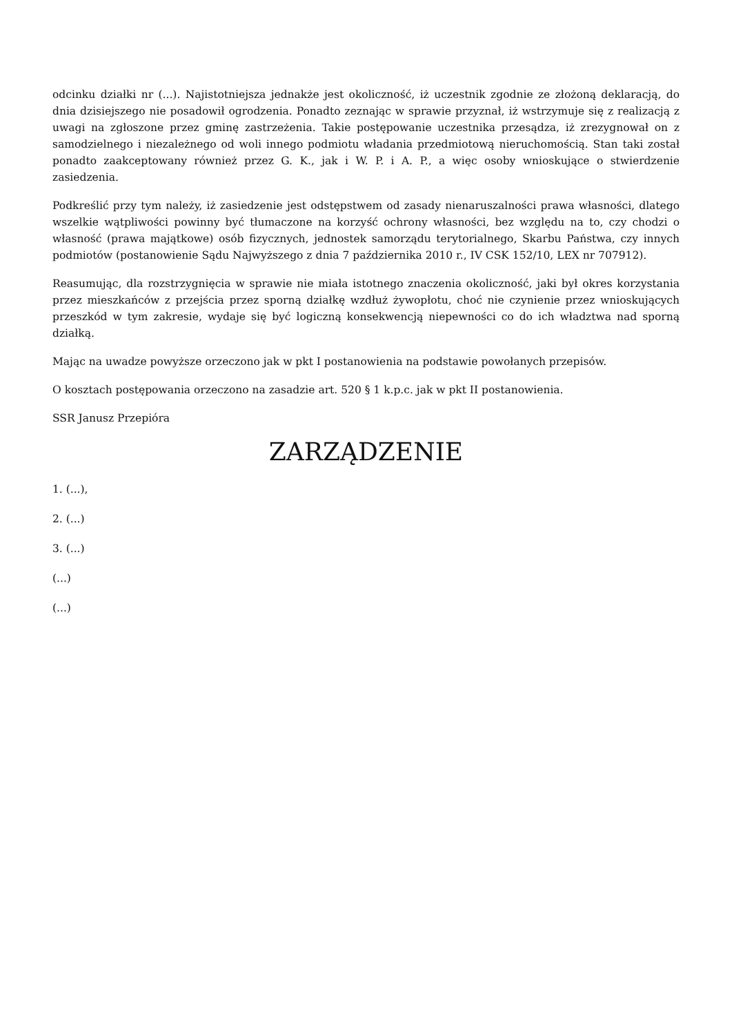odcinku działki nr (...). Najistotniejsza jednakże jest okoliczność, iż uczestnik zgodnie ze złożoną deklaracją, do dnia dzisiejszego nie posadowił ogrodzenia. Ponadto zeznając w sprawie przyznał, iż wstrzymuje się z realizacją z uwagi na zgłoszone przez gminę zastrzeżenia. Takie postępowanie uczestnika przesądza, iż zrezygnował on z samodzielnego i niezależnego od woli innego podmiotu władania przedmiotową nieruchomością. Stan taki został ponadto zaakceptowany również przez G. K., jak i W. P. i A. P., a więc osoby wnioskujące o stwierdzenie zasiedzenia.
Podkreślić przy tym należy, iż zasiedzenie jest odstępstwem od zasady nienaruszalności prawa własności, dlatego wszelkie wątpliwości powinny być tłumaczone na korzyść ochrony własności, bez względu na to, czy chodzi o własność (prawa majątkowe) osób fizycznych, jednostek samorządu terytorialnego, Skarbu Państwa, czy innych podmiotów (postanowienie Sądu Najwyższego z dnia 7 października 2010 r., IV CSK 152/10, LEX nr 707912).
Reasumując, dla rozstrzygnięcia w sprawie nie miała istotnego znaczenia okoliczność, jaki był okres korzystania przez mieszkańców z przejścia przez sporną działkę wzdłuż żywopłotu, choć nie czynienie przez wnioskujących przeszkód w tym zakresie, wydaje się być logiczną konsekwencją niepewności co do ich władztwa nad sporną działką.
Mając na uwadze powyższe orzeczono jak w pkt I postanowienia na podstawie powołanych przepisów.
O kosztach postępowania orzeczono na zasadzie art. 520 § 1 k.p.c. jak w pkt II postanowienia.
SSR Janusz Przepióra
ZARZĄDZENIE
1. (...),
2. (...)
3. (...)
(...)
(...)